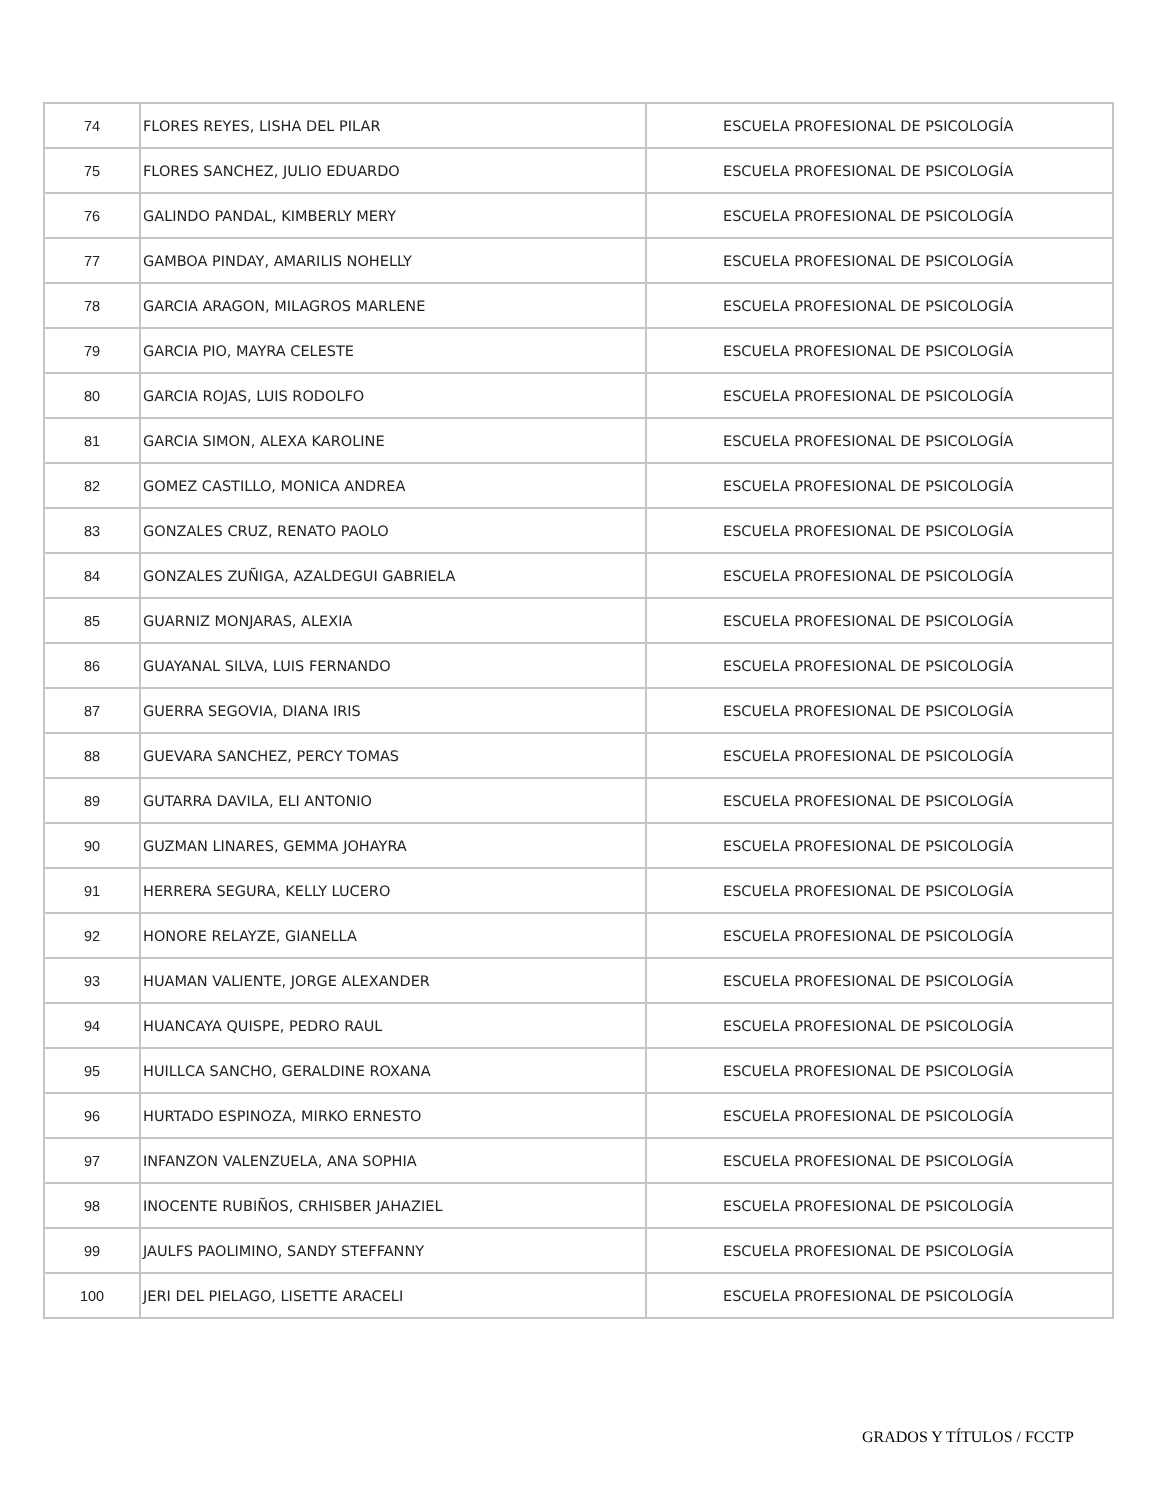| 74 | FLORES REYES, LISHA DEL PILAR | ESCUELA PROFESIONAL DE PSICOLOGÍA |
| 75 | FLORES SANCHEZ, JULIO EDUARDO | ESCUELA PROFESIONAL DE PSICOLOGÍA |
| 76 | GALINDO PANDAL, KIMBERLY MERY | ESCUELA PROFESIONAL DE PSICOLOGÍA |
| 77 | GAMBOA PINDAY, AMARILIS NOHELLY | ESCUELA PROFESIONAL DE PSICOLOGÍA |
| 78 | GARCIA ARAGON, MILAGROS MARLENE | ESCUELA PROFESIONAL DE PSICOLOGÍA |
| 79 | GARCIA PIO, MAYRA CELESTE | ESCUELA PROFESIONAL DE PSICOLOGÍA |
| 80 | GARCIA ROJAS, LUIS RODOLFO | ESCUELA PROFESIONAL DE PSICOLOGÍA |
| 81 | GARCIA SIMON, ALEXA KAROLINE | ESCUELA PROFESIONAL DE PSICOLOGÍA |
| 82 | GOMEZ CASTILLO, MONICA ANDREA | ESCUELA PROFESIONAL DE PSICOLOGÍA |
| 83 | GONZALES CRUZ, RENATO PAOLO | ESCUELA PROFESIONAL DE PSICOLOGÍA |
| 84 | GONZALES ZUÑIGA, AZALDEGUI GABRIELA | ESCUELA PROFESIONAL DE PSICOLOGÍA |
| 85 | GUARNIZ MONJARAS, ALEXIA | ESCUELA PROFESIONAL DE PSICOLOGÍA |
| 86 | GUAYANAL SILVA, LUIS FERNANDO | ESCUELA PROFESIONAL DE PSICOLOGÍA |
| 87 | GUERRA SEGOVIA, DIANA IRIS | ESCUELA PROFESIONAL DE PSICOLOGÍA |
| 88 | GUEVARA SANCHEZ, PERCY TOMAS | ESCUELA PROFESIONAL DE PSICOLOGÍA |
| 89 | GUTARRA DAVILA, ELI ANTONIO | ESCUELA PROFESIONAL DE PSICOLOGÍA |
| 90 | GUZMAN LINARES, GEMMA JOHAYRA | ESCUELA PROFESIONAL DE PSICOLOGÍA |
| 91 | HERRERA SEGURA, KELLY LUCERO | ESCUELA PROFESIONAL DE PSICOLOGÍA |
| 92 | HONORE RELAYZE, GIANELLA | ESCUELA PROFESIONAL DE PSICOLOGÍA |
| 93 | HUAMAN VALIENTE, JORGE ALEXANDER | ESCUELA PROFESIONAL DE PSICOLOGÍA |
| 94 | HUANCAYA QUISPE, PEDRO RAUL | ESCUELA PROFESIONAL DE PSICOLOGÍA |
| 95 | HUILLCA SANCHO, GERALDINE ROXANA | ESCUELA PROFESIONAL DE PSICOLOGÍA |
| 96 | HURTADO ESPINOZA, MIRKO ERNESTO | ESCUELA PROFESIONAL DE PSICOLOGÍA |
| 97 | INFANZON VALENZUELA, ANA SOPHIA | ESCUELA PROFESIONAL DE PSICOLOGÍA |
| 98 | INOCENTE RUBIÑOS, CRHISBER JAHAZIEL | ESCUELA PROFESIONAL DE PSICOLOGÍA |
| 99 | JAULFS PAOLIMINO, SANDY STEFFANNY | ESCUELA PROFESIONAL DE PSICOLOGÍA |
| 100 | JERI DEL PIELAGO, LISETTE ARACELI | ESCUELA PROFESIONAL DE PSICOLOGÍA |
GRADOS Y TÍTULOS / FCCTP